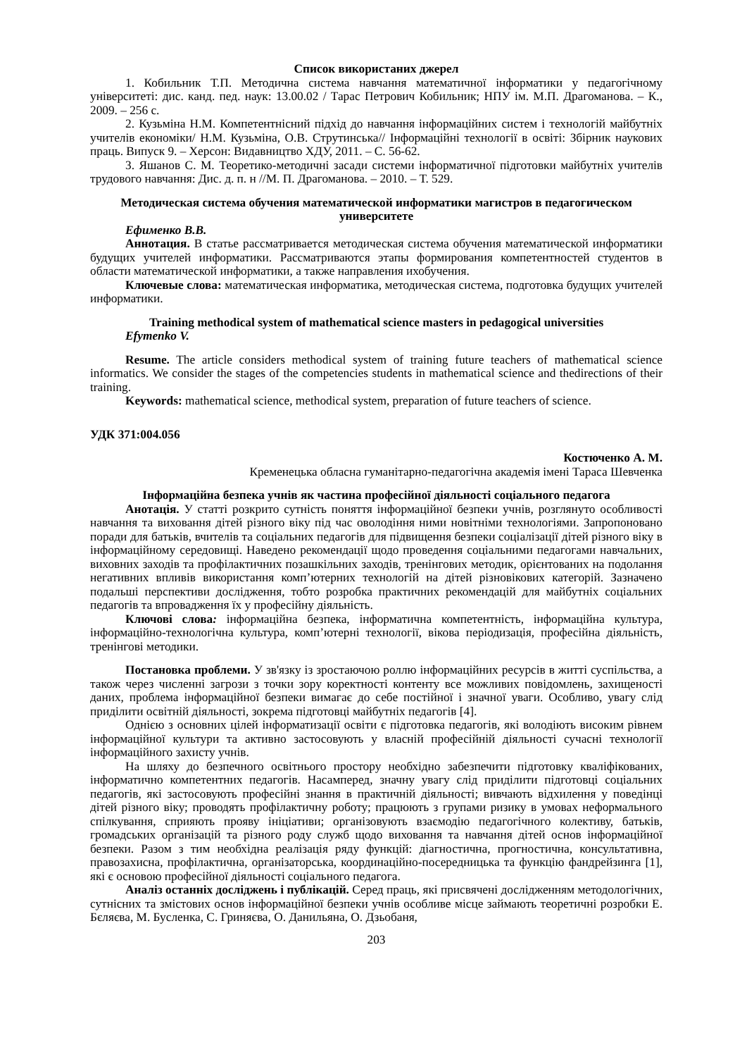Список використаних джерел
1. Кобильник Т.П. Методична система навчання математичної інформатики у педагогічному університеті: дис. канд. пед. наук: 13.00.02 / Тарас Петрович Кобильник; НПУ ім. М.П. Драгоманова. – К., 2009. – 256 с.
2. Кузьміна Н.М. Компетентнісний підхід до навчання інформаційних систем і технологій майбутніх учителів економіки/ Н.М. Кузьміна, О.В. Струтинська// Інформаційні технології в освіті: Збірник наукових праць. Випуск 9. – Херсон: Видавництво ХДУ, 2011. – С. 56-62.
3. Яшанов С. М. Теоретико-методичні засади системи інформатичної підготовки майбутніх учителів трудового навчання: Дис. д. п. н //М. П. Драгоманова. – 2010. – Т. 529.
Методическая система обучения математической информатики магистров в педагогическом университете
Ефименко В.В.
Аннотация. В статье рассматривается методическая система обучения математической информатики будущих учителей информатики. Рассматриваются этапы формирования компетентностей студентов в области математической информатики, а также направления ихобучения.
Ключевые слова: математическая информатика, методическая система, подготовка будущих учителей информатики.
Training methodical system of mathematical science masters in pedagogical universities
Efymenko V.
Resume. The article considers methodical system of training future teachers of mathematical science informatics. We consider the stages of the competencies students in mathematical science and thedirections of their training.
Keywords: mathematical science, methodical system, preparation of future teachers of science.
УДК 371:004.056
Костюченко А. М.
Кременецька обласна гуманітарно-педагогічна академія імені Тараса Шевченка
Інформаційна безпека учнів як частина професійної діяльності соціального педагога
Анотація. У статті розкрито сутність поняття інформаційної безпеки учнів, розглянуто особливості навчання та виховання дітей різного віку під час оволодіння ними новітніми технологіями. Запропоновано поради для батьків, вчителів та соціальних педагогів для підвищення безпеки соціалізації дітей різного віку в інформаційному середовищі. Наведено рекомендації щодо проведення соціальними педагогами навчальних, виховних заходів та профілактичних позашкільних заходів, тренінгових методик, орієнтованих на подолання негативних впливів використання комп’ютерних технологій на дітей різновікових категорій. Зазначено подальші перспективи дослідження, тобто розробка практичних рекомендацій для майбутніх соціальних педагогів та впровадження їх у професійну діяльність.
Ключові слова: інформаційна безпека, інформатична компетентність, інформаційна культура, інформаційно-технологічна культура, комп’ютерні технології, вікова періодизація, професійна діяльність, тренінгові методики.
Постановка проблеми. У зв'язку із зростаючою роллю інформаційних ресурсів в житті суспільства, а також через численні загрози з точки зору коректності контенту все можливих повідомлень, захищеності даних, проблема інформаційної безпеки вимагає до себе постійної і значної уваги. Особливо, увагу слід приділити освітній діяльності, зокрема підготовці майбутніх педагогів [4].
Однією з основних цілей інформатизації освіти є підготовка педагогів, які володіють високим рівнем інформаційної культури та активно застосовують у власній професійній діяльності сучасні технології інформаційного захисту учнів.
На шляху до безпечного освітнього простору необхідно забезпечити підготовку кваліфікованих, інформатично компетентних педагогів. Насамперед, значну увагу слід приділити підготовці соціальних педагогів, які застосовують професійні знання в практичній діяльності; вивчають відхилення у поведінці дітей різного віку; проводять профілактичну роботу; працюють з групами ризику в умовах неформального спілкування, сприяють прояву ініціативи; організовують взаємодію педагогічного колективу, батьків, громадських організацій та різного роду служб щодо виховання та навчання дітей основ інформаційної безпеки. Разом з тим необхідна реалізація ряду функцій: діагностична, прогностична, консультативна, правозахисна, профілактична, організаторська, координаційно-посередницька та функцію фандрейзинга [1], які є основою професійної діяльності соціального педагога.
Аналіз останніх досліджень і публікацій. Серед праць, які присвячені дослідженням методологічних, сутнісних та змістових основ інформаційної безпеки учнів особливе місце займають теоретичні розробки Е. Бєляєва, М. Бусленка, С. Гриняєва, О. Данильяна, О. Дзьобаня,
203